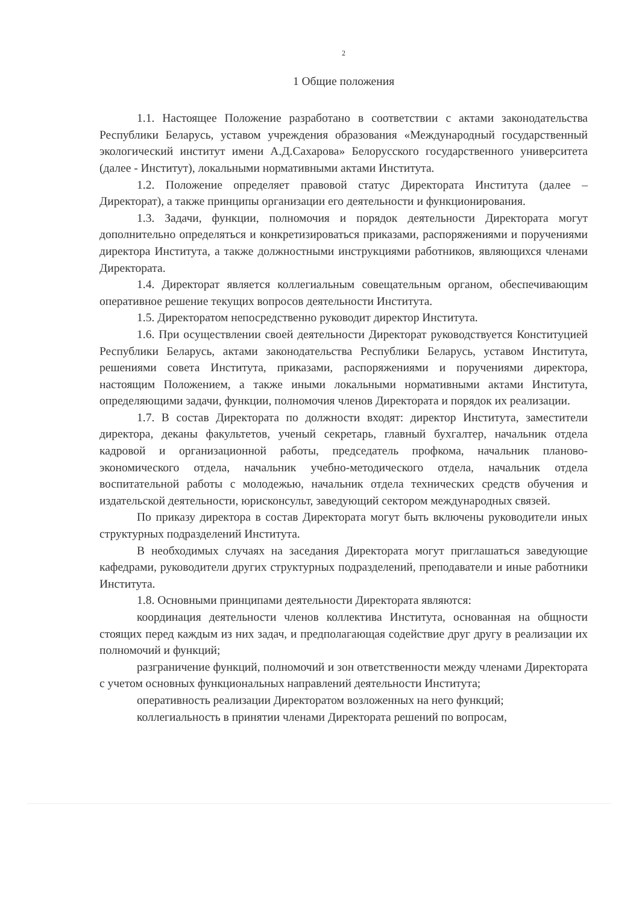2
1 Общие положения
1.1. Настоящее Положение разработано в соответствии с актами законодательства Республики Беларусь, уставом учреждения образования «Международный государственный экологический институт имени А.Д.Сахарова» Белорусского государственного университета (далее - Институт), локальными нормативными актами Института.
1.2. Положение определяет правовой статус Директората Института (далее – Директорат), а также принципы организации его деятельности и функционирования.
1.3. Задачи, функции, полномочия и порядок деятельности Директората могут дополнительно определяться и конкретизироваться приказами, распоряжениями и поручениями директора Института, а также должностными инструкциями работников, являющихся членами Директората.
1.4. Директорат является коллегиальным совещательным органом, обеспечивающим оперативное решение текущих вопросов деятельности Института.
1.5. Директоратом непосредственно руководит директор Института.
1.6. При осуществлении своей деятельности Директорат руководствуется Конституцией Республики Беларусь, актами законодательства Республики Беларусь, уставом Института, решениями совета Института, приказами, распоряжениями и поручениями директора, настоящим Положением, а также иными локальными нормативными актами Института, определяющими задачи, функции, полномочия членов Директората и порядок их реализации.
1.7. В состав Директората по должности входят: директор Института, заместители директора, деканы факультетов, ученый секретарь, главный бухгалтер, начальник отдела кадровой и организационной работы, председатель профкома, начальник планово-экономического отдела, начальник учебно-методического отдела, начальник отдела воспитательной работы с молодежью, начальник отдела технических средств обучения и издательской деятельности, юрисконсульт, заведующий сектором международных связей.
По приказу директора в состав Директората могут быть включены руководители иных структурных подразделений Института.
В необходимых случаях на заседания Директората могут приглашаться заведующие кафедрами, руководители других структурных подразделений, преподаватели и иные работники Института.
1.8. Основными принципами деятельности Директората являются:
координация деятельности членов коллектива Института, основанная на общности стоящих перед каждым из них задач, и предполагающая содействие друг другу в реализации их полномочий и функций;
разграничение функций, полномочий и зон ответственности между членами Директората с учетом основных функциональных направлений деятельности Института;
оперативность реализации Директоратом возложенных на него функций;
коллегиальность в принятии членами Директората решений по вопросам,